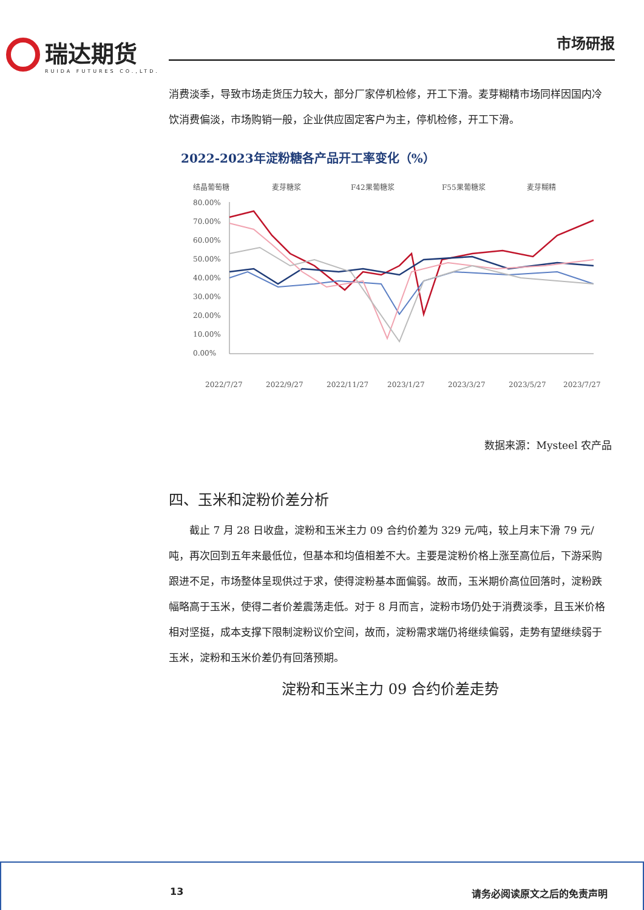瑞达期货
RUIDA FUTURES CO.,LTD.
市场研报
消费淡季，导致市场走货压力较大，部分厂家停机检修，开工下滑。麦芽糊精市场同样因国内冷饮消费偏淡，市场购销一般，企业供应固定客户为主，停机检修，开工下滑。
2022-2023年淀粉糖各产品开工率变化（%）
结晶葡萄糖
麦芽糖浆
F42果葡糖浆
F55果葡糖浆
麦芽糊精
80.00%
70.00%
60.00%
50.00%
40.00%
30.00%
20.00%
10.00%
0.00%
2022/7/27
2022/9/27
2022/11/27
2023/1/27
2023/3/27
2023/5/27
2023/7/27
数据来源：Mysteel 农产品
四、玉米和淀粉价差分析
截止 7 月 28 日收盘，淀粉和玉米主力 09 合约价差为 329 元/吨，较上月末下滑 79 元/吨，再次回到五年来最低位，但基本和均值相差不大。主要是淀粉价格上涨至高位后，下游采购跟进不足，市场整体呈现供过于求，使得淀粉基本面偏弱。故而，玉米期价高位回落时，淀粉跌幅略高于玉米，使得二者价差震荡走低。对于 8 月而言，淀粉市场仍处于消费淡季，且玉米价格相对坚挺，成本支撑下限制淀粉议价空间，故而，淀粉需求端仍将继续偏弱，走势有望继续弱于玉米，淀粉和玉米价差仍有回落预期。
淀粉和玉米主力 09 合约价差走势
13 请务必阅读原文之后的免责声明